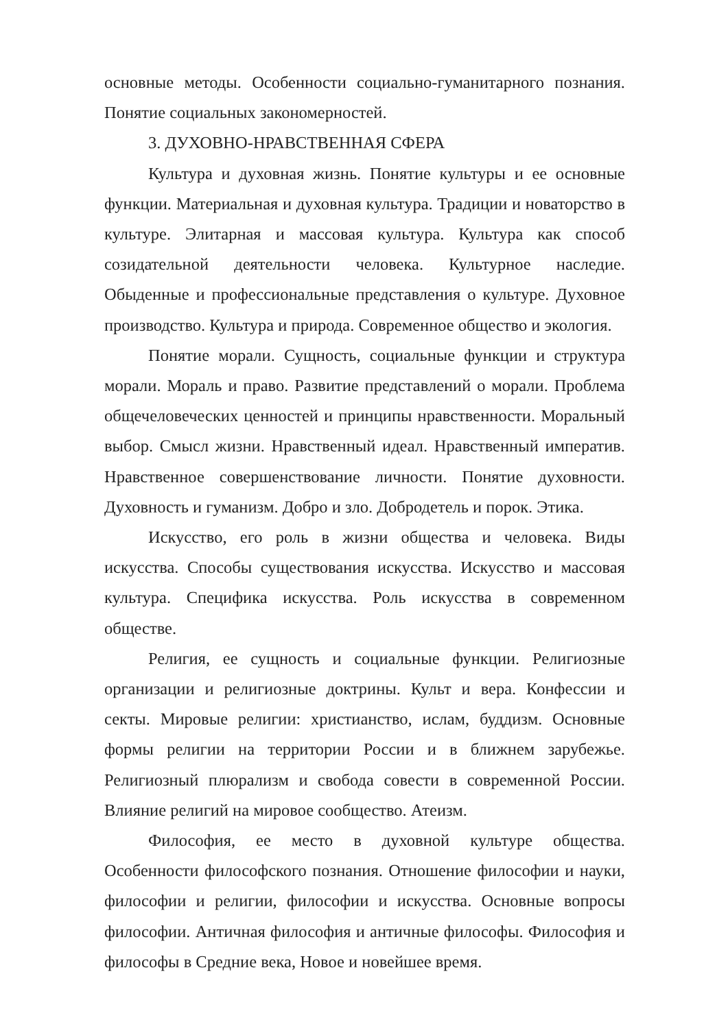основные методы. Особенности социально-гуманитарного познания. Понятие социальных закономерностей.
3. ДУХОВНО-НРАВСТВЕННАЯ СФЕРА
Культура и духовная жизнь. Понятие культуры и ее основные функции. Материальная и духовная культура. Традиции и новаторство в культуре. Элитарная и массовая культура. Культура как способ созидательной деятельности человека. Культурное наследие. Обыденные и профессиональные представления о культуре. Духовное производство. Культура и природа. Современное общество и экология.
Понятие морали. Сущность, социальные функции и структура морали. Мораль и право. Развитие представлений о морали. Проблема общечеловеческих ценностей и принципы нравственности. Моральный выбор. Смысл жизни. Нравственный идеал. Нравственный императив. Нравственное совершенствование личности. Понятие духовности. Духовность и гуманизм. Добро и зло. Добродетель и порок. Этика.
Искусство, его роль в жизни общества и человека. Виды искусства. Способы существования искусства. Искусство и массовая культура. Специфика искусства. Роль искусства в современном обществе.
Религия, ее сущность и социальные функции. Религиозные организации и религиозные доктрины. Культ и вера. Конфессии и секты. Мировые религии: христианство, ислам, буддизм. Основные формы религии на территории России и в ближнем зарубежье. Религиозный плюрализм и свобода совести в современной России. Влияние религий на мировое сообщество. Атеизм.
Философия, ее место в духовной культуре общества. Особенности философского познания. Отношение философии и науки, философии и религии, философии и искусства. Основные вопросы философии. Античная философия и античные философы. Философия и философы в Средние века, Новое и новейшее время.